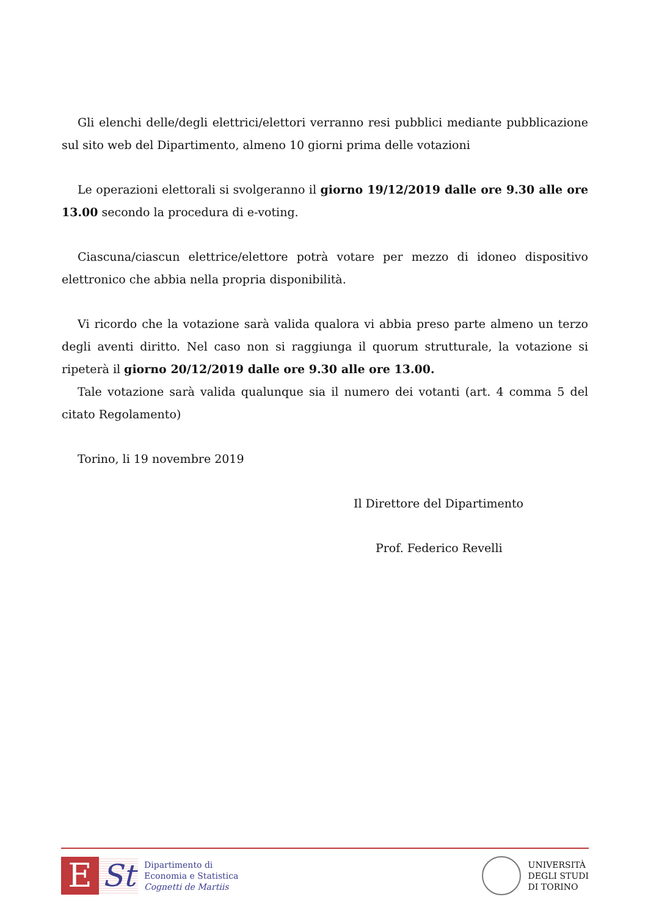Gli elenchi delle/degli elettrici/elettori verranno resi pubblici mediante pubblicazione sul sito web del Dipartimento, almeno 10 giorni prima delle votazioni
Le operazioni elettorali si svolgeranno il giorno 19/12/2019 dalle ore 9.30 alle ore 13.00 secondo la procedura di e-voting.
Ciascuna/ciascun elettrice/elettore potrà votare per mezzo di idoneo dispositivo elettronico che abbia nella propria disponibilità.
Vi ricordo che la votazione sarà valida qualora vi abbia preso parte almeno un terzo degli aventi diritto. Nel caso non si raggiunga il quorum strutturale, la votazione si ripeterà il giorno 20/12/2019 dalle ore 9.30 alle ore 13.00.
Tale votazione sarà valida qualunque sia il numero dei votanti (art. 4 comma 5 del citato Regolamento)
Torino, li 19 novembre 2019
Il Direttore del Dipartimento
Prof. Federico Revelli
E St
Dipartimento di
Economia e Statistica
Cognetti de Martiis
UNIVERSITÀ
DEGLI STUDI
DI TORINO